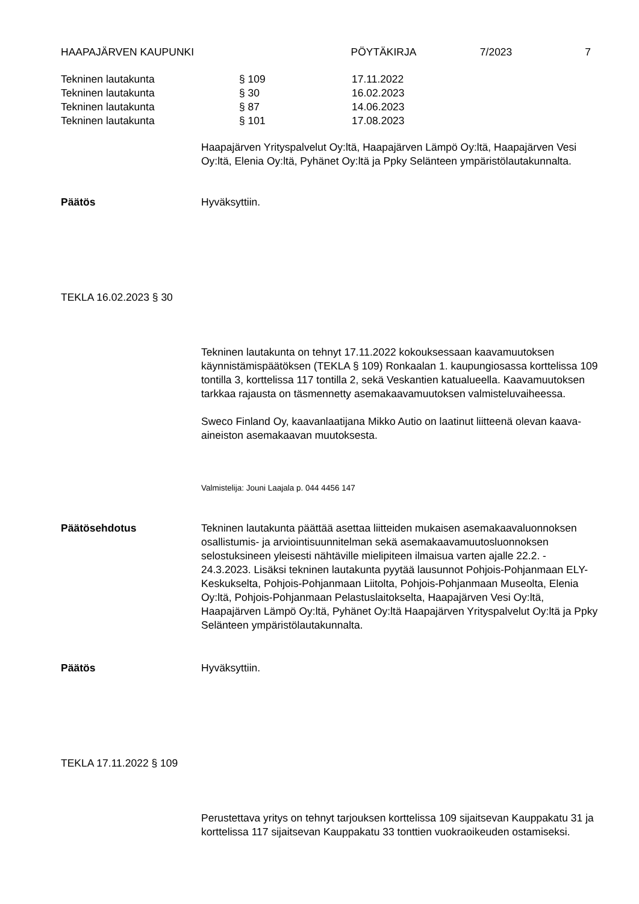HAAPAJÄRVEN KAUPUNKI PÖYTÄKIRJA 7/2023 7
Tekninen lautakunta § 109 17.11.2022
Tekninen lautakunta § 30 16.02.2023
Tekninen lautakunta § 87 14.06.2023
Tekninen lautakunta § 101 17.08.2023
Haapajärven Yrityspalvelut Oy:ltä, Haapajärven Lämpö Oy:ltä, Haapajärven Vesi Oy:ltä, Elenia Oy:ltä, Pyhänet Oy:ltä ja Ppky Selänteen ympäristölautakunnalta.
Päätös Hyväksyttiin.
TEKLA 16.02.2023 § 30
Tekninen lautakunta on tehnyt 17.11.2022 kokouksessaan kaavamuutoksen käynnistämispäätöksen (TEKLA § 109) Ronkaalan 1. kaupungiosassa korttelissa 109 tontilla 3, korttelissa 117 tontilla 2, sekä Veskantien katualueella. Kaavamuutoksen tarkkaa rajausta on täsmennetty asemakaavamuutoksen valmisteluvaiheessa.
Sweco Finland Oy, kaavanlaatijana Mikko Autio on laatinut liitteenä olevan kaava-aineiston asemakaavan muutoksesta.
Valmistelija: Jouni Laajala p. 044 4456 147
Päätösehdotus Tekninen lautakunta päättää asettaa liitteiden mukaisen asemakaavaluonnoksen osallistumis- ja arviointisuunnitelman sekä asemakaavamuutosluonnoksen selostuksineen yleisesti nähtäville mielipiteen ilmaisua varten ajalle 22.2. - 24.3.2023. Lisäksi tekninen lautakunta pyytää lausunnot Pohjois-Pohjanmaan ELY-Keskukselta, Pohjois-Pohjanmaan Liitolta, Pohjois-Pohjanmaan Museolta, Elenia Oy:ltä, Pohjois-Pohjanmaan Pelastuslaitokselta, Haapajärven Vesi Oy:ltä, Haapajärven Lämpö Oy:ltä, Pyhänet Oy:ltä Haapajärven Yrityspalvelut Oy:ltä ja Ppky Selänteen ympäristölautakunnalta.
Päätös Hyväksyttiin.
TEKLA 17.11.2022 § 109
Perustettava yritys on tehnyt tarjouksen korttelissa 109 sijaitsevan Kauppakatu 31 ja korttelissa 117 sijaitsevan Kauppakatu 33 tonttien vuokraoikeuden ostamiseksi.